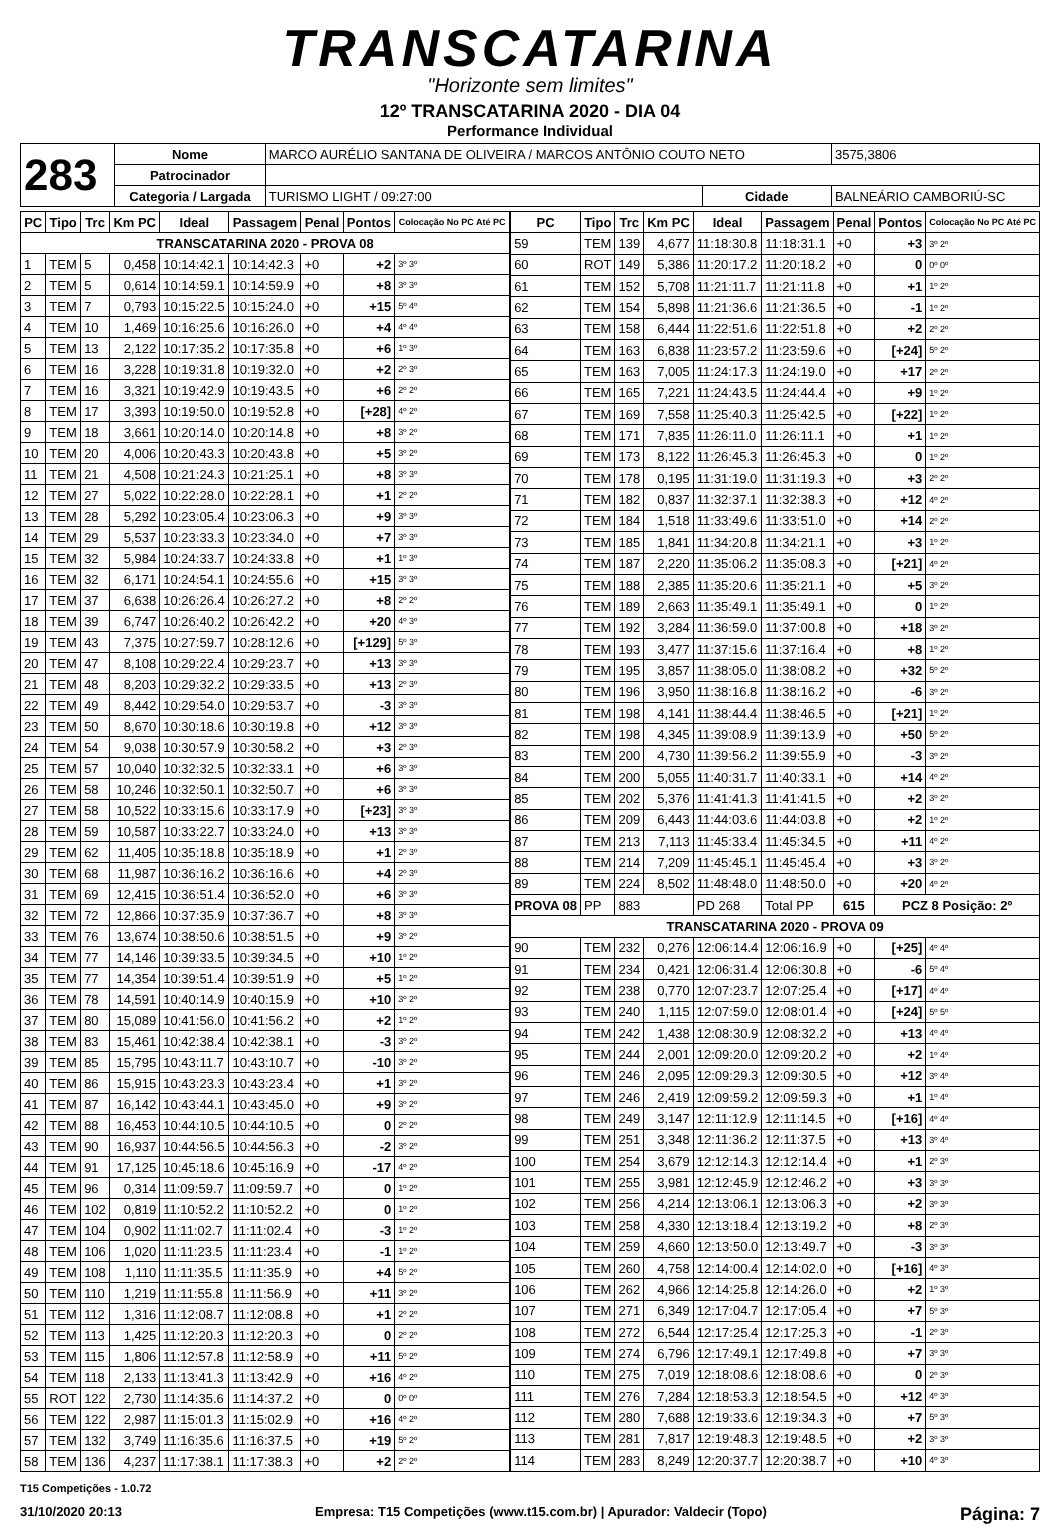TRANSCATARINA
"Horizonte sem limites"
12º TRANSCATARINA 2020 - DIA 04
Performance Individual
| 283 | Nome | MARCO AURÉLIO SANTANA DE OLIVEIRA / MARCOS ANTÔNIO COUTO NETO | | | 3575,3806 |
| | Patrocinador | | | | |
| | Categoria / Largada | TURISMO LIGHT / 09:27:00 | Cidade | BALNEÁRIO CAMBORIÚ-SC | |
| PC | Tipo | Trc | Km PC | Ideal | Passagem | Penal | Pontos | Colocação No PC Até PC |
| --- | --- | --- | --- | --- | --- | --- | --- | --- |
| TRANSCATARINA 2020 - PROVA 08 | | | | | | | | |
| 1 | TEM | 5 | 0,458 | 10:14:42.1 | 10:14:42.3 | +0 | +2 | 3º 3º |
| 2 | TEM | 5 | 0,614 | 10:14:59.1 | 10:14:59.9 | +0 | +8 | 3º 3º |
| 3 | TEM | 7 | 0,793 | 10:15:22.5 | 10:15:24.0 | +0 | +15 | 5º 4º |
| 4 | TEM | 10 | 1,469 | 10:16:25.6 | 10:16:26.0 | +0 | +4 | 4º 4º |
| 5 | TEM | 13 | 2,122 | 10:17:35.2 | 10:17:35.8 | +0 | +6 | 1º 3º |
| 6 | TEM | 16 | 3,228 | 10:19:31.8 | 10:19:32.0 | +0 | +2 | 2º 3º |
| 7 | TEM | 16 | 3,321 | 10:19:42.9 | 10:19:43.5 | +0 | +6 | 2º 2º |
| 8 | TEM | 17 | 3,393 | 10:19:50.0 | 10:19:52.8 | +0 | [+28] | 4º 2º |
| 9 | TEM | 18 | 3,661 | 10:20:14.0 | 10:20:14.8 | +0 | +8 | 3º 2º |
| 10 | TEM | 20 | 4,006 | 10:20:43.3 | 10:20:43.8 | +0 | +5 | 3º 2º |
| 11 | TEM | 21 | 4,508 | 10:21:24.3 | 10:21:25.1 | +0 | +8 | 3º 3º |
| 12 | TEM | 27 | 5,022 | 10:22:28.0 | 10:22:28.1 | +0 | +1 | 2º 2º |
| 13 | TEM | 28 | 5,292 | 10:23:05.4 | 10:23:06.3 | +0 | +9 | 3º 3º |
| 14 | TEM | 29 | 5,537 | 10:23:33.3 | 10:23:34.0 | +0 | +7 | 3º 3º |
| 15 | TEM | 32 | 5,984 | 10:24:33.7 | 10:24:33.8 | +0 | +1 | 1º 3º |
| 16 | TEM | 32 | 6,171 | 10:24:54.1 | 10:24:55.6 | +0 | +15 | 3º 3º |
| 17 | TEM | 37 | 6,638 | 10:26:26.4 | 10:26:27.2 | +0 | +8 | 2º 2º |
| 18 | TEM | 39 | 6,747 | 10:26:40.2 | 10:26:42.2 | +0 | +20 | 4º 3º |
| 19 | TEM | 43 | 7,375 | 10:27:59.7 | 10:28:12.6 | +0 | [+129] | 5º 3º |
| 20 | TEM | 47 | 8,108 | 10:29:22.4 | 10:29:23.7 | +0 | +13 | 3º 3º |
| 21 | TEM | 48 | 8,203 | 10:29:32.2 | 10:29:33.5 | +0 | +13 | 2º 3º |
| 22 | TEM | 49 | 8,442 | 10:29:54.0 | 10:29:53.7 | +0 | -3 | 3º 3º |
| 23 | TEM | 50 | 8,670 | 10:30:18.6 | 10:30:19.8 | +0 | +12 | 3º 3º |
| 24 | TEM | 54 | 9,038 | 10:30:57.9 | 10:30:58.2 | +0 | +3 | 2º 3º |
| 25 | TEM | 57 | 10,040 | 10:32:32.5 | 10:32:33.1 | +0 | +6 | 3º 3º |
| 26 | TEM | 58 | 10,246 | 10:32:50.1 | 10:32:50.7 | +0 | +6 | 3º 3º |
| 27 | TEM | 58 | 10,522 | 10:33:15.6 | 10:33:17.9 | +0 | [+23] | 3º 3º |
| 28 | TEM | 59 | 10,587 | 10:33:22.7 | 10:33:24.0 | +0 | +13 | 3º 3º |
| 29 | TEM | 62 | 11,405 | 10:35:18.8 | 10:35:18.9 | +0 | +1 | 2º 3º |
| 30 | TEM | 68 | 11,987 | 10:36:16.2 | 10:36:16.6 | +0 | +4 | 2º 3º |
| 31 | TEM | 69 | 12,415 | 10:36:51.4 | 10:36:52.0 | +0 | +6 | 3º 3º |
| 32 | TEM | 72 | 12,866 | 10:37:35.9 | 10:37:36.7 | +0 | +8 | 3º 3º |
| 33 | TEM | 76 | 13,674 | 10:38:50.6 | 10:38:51.5 | +0 | +9 | 3º 2º |
| 34 | TEM | 77 | 14,146 | 10:39:33.5 | 10:39:34.5 | +0 | +10 | 1º 2º |
| 35 | TEM | 77 | 14,354 | 10:39:51.4 | 10:39:51.9 | +0 | +5 | 1º 2º |
| 36 | TEM | 78 | 14,591 | 10:40:14.9 | 10:40:15.9 | +0 | +10 | 3º 2º |
| 37 | TEM | 80 | 15,089 | 10:41:56.0 | 10:41:56.2 | +0 | +2 | 1º 2º |
| 38 | TEM | 83 | 15,461 | 10:42:38.4 | 10:42:38.1 | +0 | -3 | 3º 2º |
| 39 | TEM | 85 | 15,795 | 10:43:11.7 | 10:43:10.7 | +0 | -10 | 3º 2º |
| 40 | TEM | 86 | 15,915 | 10:43:23.3 | 10:43:23.4 | +0 | +1 | 3º 2º |
| 41 | TEM | 87 | 16,142 | 10:43:44.1 | 10:43:45.0 | +0 | +9 | 3º 2º |
| 42 | TEM | 88 | 16,453 | 10:44:10.5 | 10:44:10.5 | +0 | 0 | 2º 2º |
| 43 | TEM | 90 | 16,937 | 10:44:56.5 | 10:44:56.3 | +0 | -2 | 3º 2º |
| 44 | TEM | 91 | 17,125 | 10:45:18.6 | 10:45:16.9 | +0 | -17 | 4º 2º |
| 45 | TEM | 96 | 0,314 | 11:09:59.7 | 11:09:59.7 | +0 | 0 | 1º 2º |
| 46 | TEM | 102 | 0,819 | 11:10:52.2 | 11:10:52.2 | +0 | 0 | 1º 2º |
| 47 | TEM | 104 | 0,902 | 11:11:02.7 | 11:11:02.4 | +0 | -3 | 1º 2º |
| 48 | TEM | 106 | 1,020 | 11:11:23.5 | 11:11:23.4 | +0 | -1 | 1º 2º |
| 49 | TEM | 108 | 1,110 | 11:11:35.5 | 11:11:35.9 | +0 | +4 | 5º 2º |
| 50 | TEM | 110 | 1,219 | 11:11:55.8 | 11:11:56.9 | +0 | +11 | 3º 2º |
| 51 | TEM | 112 | 1,316 | 11:12:08.7 | 11:12:08.8 | +0 | +1 | 2º 2º |
| 52 | TEM | 113 | 1,425 | 11:12:20.3 | 11:12:20.3 | +0 | 0 | 2º 2º |
| 53 | TEM | 115 | 1,806 | 11:12:57.8 | 11:12:58.9 | +0 | +11 | 5º 2º |
| 54 | TEM | 118 | 2,133 | 11:13:41.3 | 11:13:42.9 | +0 | +16 | 4º 2º |
| 55 | ROT | 122 | 2,730 | 11:14:35.6 | 11:14:37.2 | +0 | 0 | 0º 0º |
| 56 | TEM | 122 | 2,987 | 11:15:01.3 | 11:15:02.9 | +0 | +16 | 4º 2º |
| 57 | TEM | 132 | 3,749 | 11:16:35.6 | 11:16:37.5 | +0 | +19 | 5º 2º |
| 58 | TEM | 136 | 4,237 | 11:17:38.1 | 11:17:38.3 | +0 | +2 | 2º 2º |
| PC | Tipo | Trc | Km PC | Ideal | Passagem | Penal | Pontos | Colocação No PC Até PC |
| --- | --- | --- | --- | --- | --- | --- | --- | --- |
| 59 | TEM | 139 | 4,677 | 11:18:30.8 | 11:18:31.1 | +0 | +3 | 3º 2º |
| 60 | ROT | 149 | 5,386 | 11:20:17.2 | 11:20:18.2 | +0 | 0 | 0º 0º |
| 61 | TEM | 152 | 5,708 | 11:21:11.7 | 11:21:11.8 | +0 | +1 | 1º 2º |
| 62 | TEM | 154 | 5,898 | 11:21:36.6 | 11:21:36.5 | +0 | -1 | 1º 2º |
| 63 | TEM | 158 | 6,444 | 11:22:51.6 | 11:22:51.8 | +0 | +2 | 2º 2º |
| 64 | TEM | 163 | 6,838 | 11:23:57.2 | 11:23:59.6 | +0 | [+24] | 5º 2º |
| 65 | TEM | 163 | 7,005 | 11:24:17.3 | 11:24:19.0 | +0 | +17 | 2º 2º |
| 66 | TEM | 165 | 7,221 | 11:24:43.5 | 11:24:44.4 | +0 | +9 | 1º 2º |
| 67 | TEM | 169 | 7,558 | 11:25:40.3 | 11:25:42.5 | +0 | [+22] | 1º 2º |
| 68 | TEM | 171 | 7,835 | 11:26:11.0 | 11:26:11.1 | +0 | +1 | 1º 2º |
| 69 | TEM | 173 | 8,122 | 11:26:45.3 | 11:26:45.3 | +0 | 0 | 1º 2º |
| 70 | TEM | 178 | 0,195 | 11:31:19.0 | 11:31:19.3 | +0 | +3 | 2º 2º |
| 71 | TEM | 182 | 0,837 | 11:32:37.1 | 11:32:38.3 | +0 | +12 | 4º 2º |
| 72 | TEM | 184 | 1,518 | 11:33:49.6 | 11:33:51.0 | +0 | +14 | 2º 2º |
| 73 | TEM | 185 | 1,841 | 11:34:20.8 | 11:34:21.1 | +0 | +3 | 1º 2º |
| 74 | TEM | 187 | 2,220 | 11:35:06.2 | 11:35:08.3 | +0 | [+21] | 4º 2º |
| 75 | TEM | 188 | 2,385 | 11:35:20.6 | 11:35:21.1 | +0 | +5 | 3º 2º |
| 76 | TEM | 189 | 2,663 | 11:35:49.1 | 11:35:49.1 | +0 | 0 | 1º 2º |
| 77 | TEM | 192 | 3,284 | 11:36:59.0 | 11:37:00.8 | +0 | +18 | 3º 2º |
| 78 | TEM | 193 | 3,477 | 11:37:15.6 | 11:37:16.4 | +0 | +8 | 1º 2º |
| 79 | TEM | 195 | 3,857 | 11:38:05.0 | 11:38:08.2 | +0 | +32 | 5º 2º |
| 80 | TEM | 196 | 3,950 | 11:38:16.8 | 11:38:16.2 | +0 | -6 | 3º 2º |
| 81 | TEM | 198 | 4,141 | 11:38:44.4 | 11:38:46.5 | +0 | [+21] | 1º 2º |
| 82 | TEM | 198 | 4,345 | 11:39:08.9 | 11:39:13.9 | +0 | +50 | 5º 2º |
| 83 | TEM | 200 | 4,730 | 11:39:56.2 | 11:39:55.9 | +0 | -3 | 3º 2º |
| 84 | TEM | 200 | 5,055 | 11:40:31.7 | 11:40:33.1 | +0 | +14 | 4º 2º |
| 85 | TEM | 202 | 5,376 | 11:41:41.3 | 11:41:41.5 | +0 | +2 | 3º 2º |
| 86 | TEM | 209 | 6,443 | 11:44:03.6 | 11:44:03.8 | +0 | +2 | 1º 2º |
| 87 | TEM | 213 | 7,113 | 11:45:33.4 | 11:45:34.5 | +0 | +11 | 4º 2º |
| 88 | TEM | 214 | 7,209 | 11:45:45.1 | 11:45:45.4 | +0 | +3 | 3º 2º |
| 89 | TEM | 224 | 8,502 | 11:48:48.0 | 11:48:50.0 | +0 | +20 | 4º 2º |
| PROVA 08 | PP | 883 | | PD 268 | Total PP | 615 | PCZ 8 Posição: 2º | |
| TRANSCATARINA 2020 - PROVA 09 | | | | | | | | |
| 90 | TEM | 232 | 0,276 | 12:06:14.4 | 12:06:16.9 | +0 | [+25] | 4º 4º |
| 91 | TEM | 234 | 0,421 | 12:06:31.4 | 12:06:30.8 | +0 | -6 | 5º 4º |
| 92 | TEM | 238 | 0,770 | 12:07:23.7 | 12:07:25.4 | +0 | [+17] | 4º 4º |
| 93 | TEM | 240 | 1,115 | 12:07:59.0 | 12:08:01.4 | +0 | [+24] | 5º 5º |
| 94 | TEM | 242 | 1,438 | 12:08:30.9 | 12:08:32.2 | +0 | +13 | 4º 4º |
| 95 | TEM | 244 | 2,001 | 12:09:20.0 | 12:09:20.2 | +0 | +2 | 1º 4º |
| 96 | TEM | 246 | 2,095 | 12:09:29.3 | 12:09:30.5 | +0 | +12 | 3º 4º |
| 97 | TEM | 246 | 2,419 | 12:09:59.2 | 12:09:59.3 | +0 | +1 | 1º 4º |
| 98 | TEM | 249 | 3,147 | 12:11:12.9 | 12:11:14.5 | +0 | [+16] | 4º 4º |
| 99 | TEM | 251 | 3,348 | 12:11:36.2 | 12:11:37.5 | +0 | +13 | 3º 4º |
| 100 | TEM | 254 | 3,679 | 12:12:14.3 | 12:12:14.4 | +0 | +1 | 2º 3º |
| 101 | TEM | 255 | 3,981 | 12:12:45.9 | 12:12:46.2 | +0 | +3 | 3º 3º |
| 102 | TEM | 256 | 4,214 | 12:13:06.1 | 12:13:06.3 | +0 | +2 | 3º 3º |
| 103 | TEM | 258 | 4,330 | 12:13:18.4 | 12:13:19.2 | +0 | +8 | 2º 3º |
| 104 | TEM | 259 | 4,660 | 12:13:50.0 | 12:13:49.7 | +0 | -3 | 3º 3º |
| 105 | TEM | 260 | 4,758 | 12:14:00.4 | 12:14:02.0 | +0 | [+16] | 4º 3º |
| 106 | TEM | 262 | 4,966 | 12:14:25.8 | 12:14:26.0 | +0 | +2 | 1º 3º |
| 107 | TEM | 271 | 6,349 | 12:17:04.7 | 12:17:05.4 | +0 | +7 | 5º 3º |
| 108 | TEM | 272 | 6,544 | 12:17:25.4 | 12:17:25.3 | +0 | -1 | 2º 3º |
| 109 | TEM | 274 | 6,796 | 12:17:49.1 | 12:17:49.8 | +0 | +7 | 3º 3º |
| 110 | TEM | 275 | 7,019 | 12:18:08.6 | 12:18:08.6 | +0 | 0 | 2º 3º |
| 111 | TEM | 276 | 7,284 | 12:18:53.3 | 12:18:54.5 | +0 | +12 | 4º 3º |
| 112 | TEM | 280 | 7,688 | 12:19:33.6 | 12:19:34.3 | +0 | +7 | 5º 3º |
| 113 | TEM | 281 | 7,817 | 12:19:48.3 | 12:19:48.5 | +0 | +2 | 3º 3º |
| 114 | TEM | 283 | 8,249 | 12:20:37.7 | 12:20:38.7 | +0 | +10 | 4º 3º |
T15 Competições - 1.0.72
31/10/2020 20:13 Empresa: T15 Competições (www.t15.com.br) | Apurador: Valdecir (Topo) Página: 7